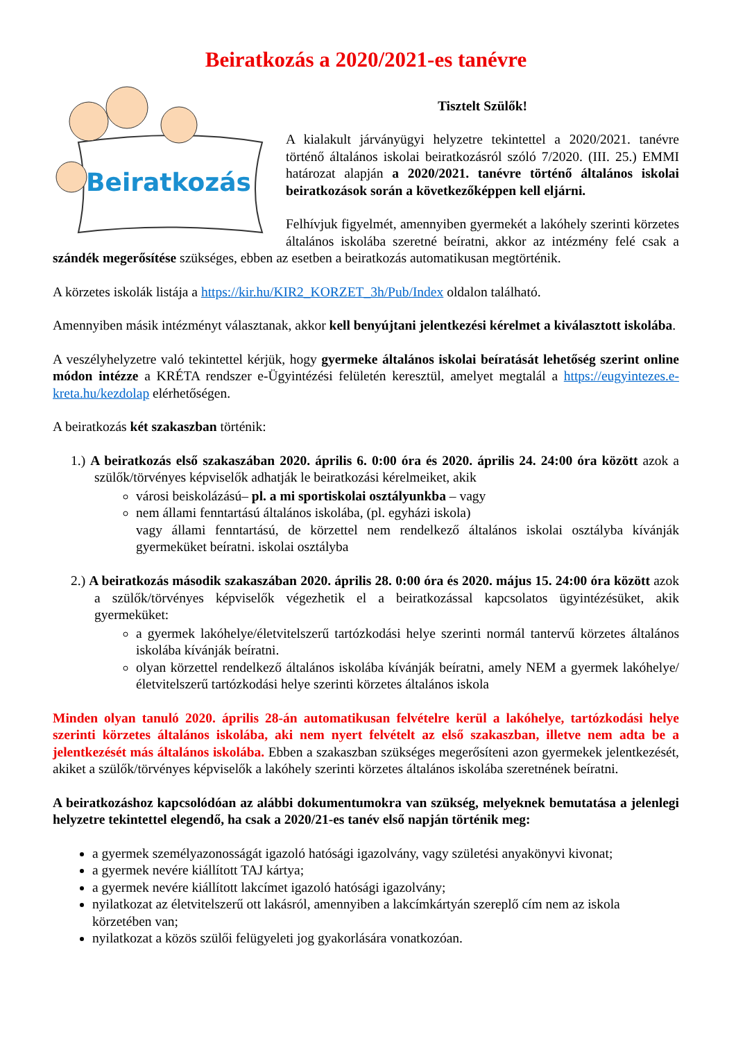Beiratkozás a 2020/2021-es tanévre
Beiratkozás
Tisztelt Szülők!
A kialakult járványügyi helyzetre tekintettel a 2020/2021. tanévre történő általános iskolai beiratkozásról szóló 7/2020. (III. 25.) EMMI határozat alapján a 2020/2021. tanévre történő általános iskolai beiratkozások során a következőképpen kell eljárni.
Felhívjuk figyelmét, amennyiben gyermekét a lakóhely szerinti körzetes általános iskolába szeretné beíratni, akkor az intézmény felé csak a szándék megerősítése szükséges, ebben az esetben a beiratkozás automatikusan megtörténik.
A körzetes iskolák listája a https://kir.hu/KIR2_KORZET_3h/Pub/Index oldalon található.
Amennyiben másik intézményt választanak, akkor kell benyújtani jelentkezési kérelmet a kiválasztott iskolába.
A veszélyhelyzetre való tekintettel kérjük, hogy gyermeke általános iskolai beíratását lehetőség szerint online módon intézze a KRÉTA rendszer e-Ügyintézési felületén keresztül, amelyet megtalál a https://eugyintezes.e-kreta.hu/kezdolap elérhetőségen.
A beiratkozás két szakaszban történik:
1.) A beiratkozás első szakaszában 2020. április 6. 0:00 óra és 2020. április 24. 24:00 óra között azok a szülők/törvényes képviselők adhatják le beiratkozási kérelmeiket, akik
városi beiskolázású– pl. a mi sportiskolai osztályunkba – vagy
nem állami fenntartású általános iskolába, (pl. egyházi iskola)
vagy állami fenntartású, de körzettel nem rendelkező általános iskolai osztályba kívánják gyermeküket beíratni. iskolai osztályba
2.) A beiratkozás második szakaszában 2020. április 28. 0:00 óra és 2020. május 15. 24:00 óra között azok a szülők/törvényes képviselők végezhetik el a beiratkozással kapcsolatos ügyintézésüket, akik gyermeküket:
a gyermek lakóhelye/életvitelszerű tartózkodási helye szerinti normál tantervű körzetes általános iskolába kívánják beíratni.
olyan körzettel rendelkező általános iskolába kívánják beíratni, amely NEM a gyermek lakóhelye/életvitelszerű tartózkodási helye szerinti körzetes általános iskola
Minden olyan tanuló 2020. április 28-án automatikusan felvételre kerül a lakóhelye, tartózkodási helye szerinti körzetes általános iskolába, aki nem nyert felvételt az első szakaszban, illetve nem adta be a jelentkezését más általános iskolába. Ebben a szakaszban szükséges megerősíteni azon gyermekek jelentkezését, akiket a szülők/törvényes képviselők a lakóhely szerinti körzetes általános iskolába szeretnének beíratni.
A beiratkozáshoz kapcsolódóan az alábbi dokumentumokra van szükség, melyeknek bemutatása a jelenlegi helyzetre tekintettel elegendő, ha csak a 2020/21-es tanév első napján történik meg:
a gyermek személyazonosságát igazoló hatósági igazolvány, vagy születési anyakönyvi kivonat;
a gyermek nevére kiállított TAJ kártya;
a gyermek nevére kiállított lakcímet igazoló hatósági igazolvány;
nyilatkozat az életvitelszerű ott lakásról, amennyiben a lakcímkártyán szereplő cím nem az iskola körzetében van;
nyilatkozat a közös szülői felügyeleti jog gyakorlására vonatkozóan.